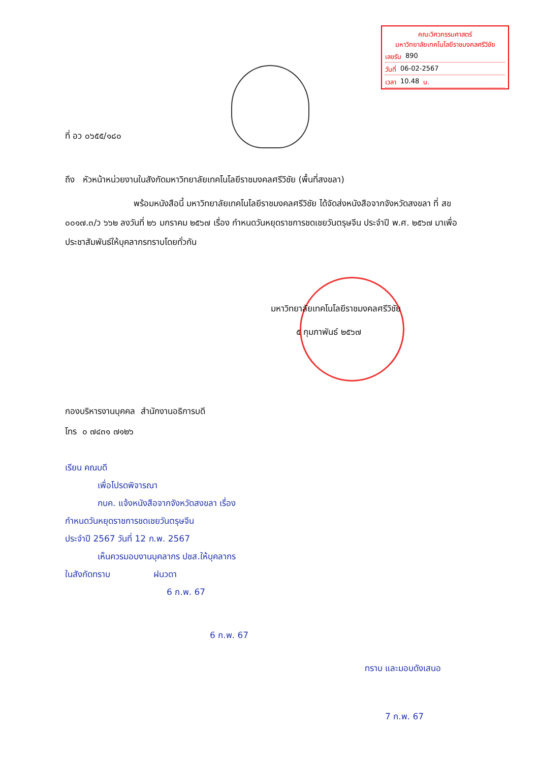คณะวิศวกรรมศาสตร์
มหาวิทยาลัยเทคโนโลยีราชมงคลศรีวิชัย
เลขรับ 890
วันที่ 06-02-2567
เวลา 10.48 น.
ที่ อว ๐๖๕๕/๑๘๐
ถึง หัวหน้าหน่วยงานในสังกัดมหาวิทยาลัยเทคโนโลยีราชมงคลศรีวิชัย (พื้นที่สงขลา)
พร้อมหนังสือนี้ มหาวิทยาลัยเทคโนโลยีราชมงคลศรีวิชัย ได้จัดส่งหนังสือจากจังหวัดสงขลา ที่ สข ๐๐๑๗.๓/ว ๖๖๒ ลงวันที่ ๒๖ มกราคม ๒๕๖๗ เรื่อง กำหนดวันหยุดราชการชดเชยวันตรุษจีน ประจำปี พ.ศ. ๒๕๖๗ มาเพื่อประชาสัมพันธ์ให้บุคลากรทราบโดยทั่วกัน
มหาวิทยาลัยเทคโนโลยีราชมงคลศรีวิชัย
๕ กุมภาพันธ์ ๒๕๖๗
กองบริหารงานบุคคล สำนักงานอธิการบดี
โทร ๐ ๗๔๓๑ ๗๑๒๖
เรียน คณบดี
เพื่อโปรดพิจารณา
กบค. แจ้งหนังสือจากจังหวัดสงขลา เรื่อง
กำหนดวันหยุดราชการชดเชยวันตรุษจีน
ประจำปี 2567 วันที่ 12 ก.พ. 2567
เห็นควรมอบงานบุคลากร ปชส.ให้บุคลากร
ในสังกัดทราบ ฝนวดา
6 ก.พ. 67
6 ก.พ. 67
ทราบ และมอบดังเสนอ
7 ก.พ. 67